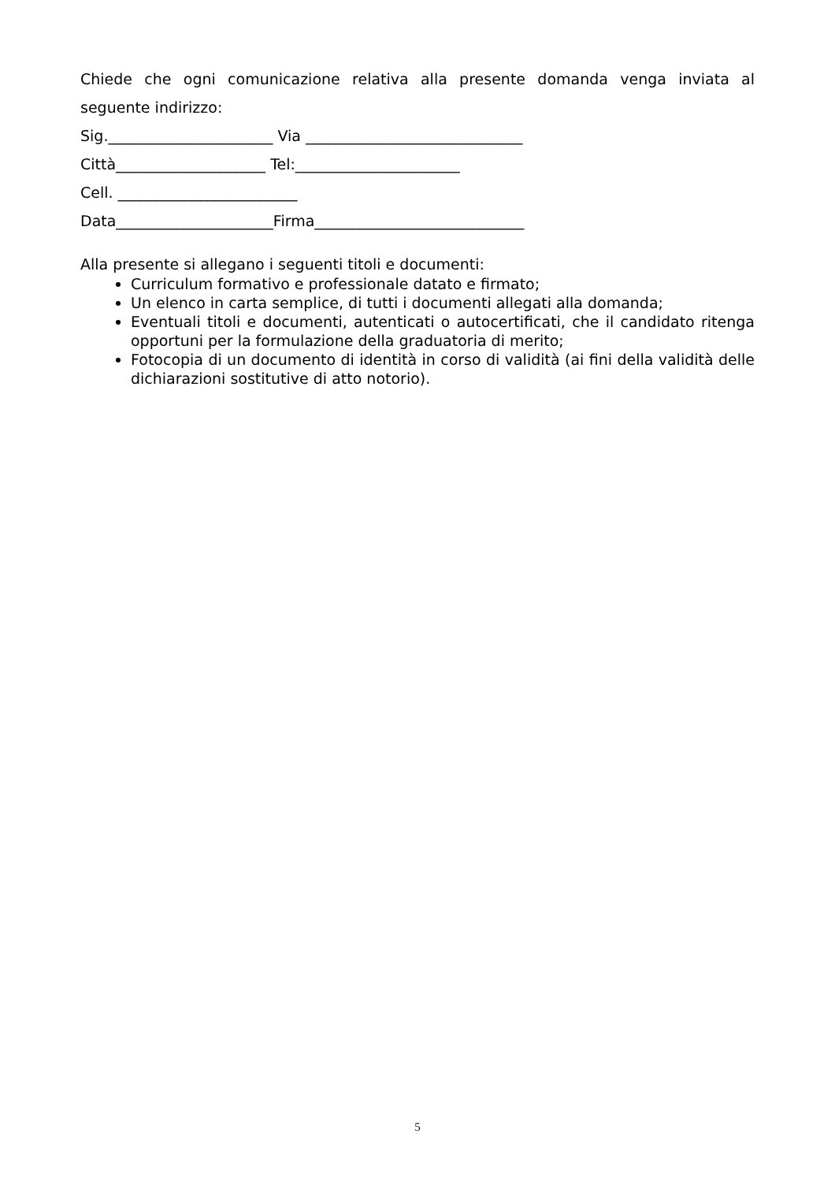Chiede che ogni comunicazione relativa alla presente domanda venga inviata al
seguente indirizzo:
Sig.______________________ Via _____________________________
Città____________________ Tel:______________________
Cell. ________________________
Data_____________________Firma____________________________
Alla presente si allegano i seguenti titoli e documenti:
Curriculum formativo e professionale datato e firmato;
Un elenco in carta semplice, di tutti i documenti allegati alla domanda;
Eventuali titoli e documenti, autenticati o autocertificati, che il candidato ritenga opportuni per la formulazione della graduatoria di merito;
Fotocopia di un documento di identità in corso di validità (ai fini della validità delle dichiarazioni sostitutive di atto notorio).
5